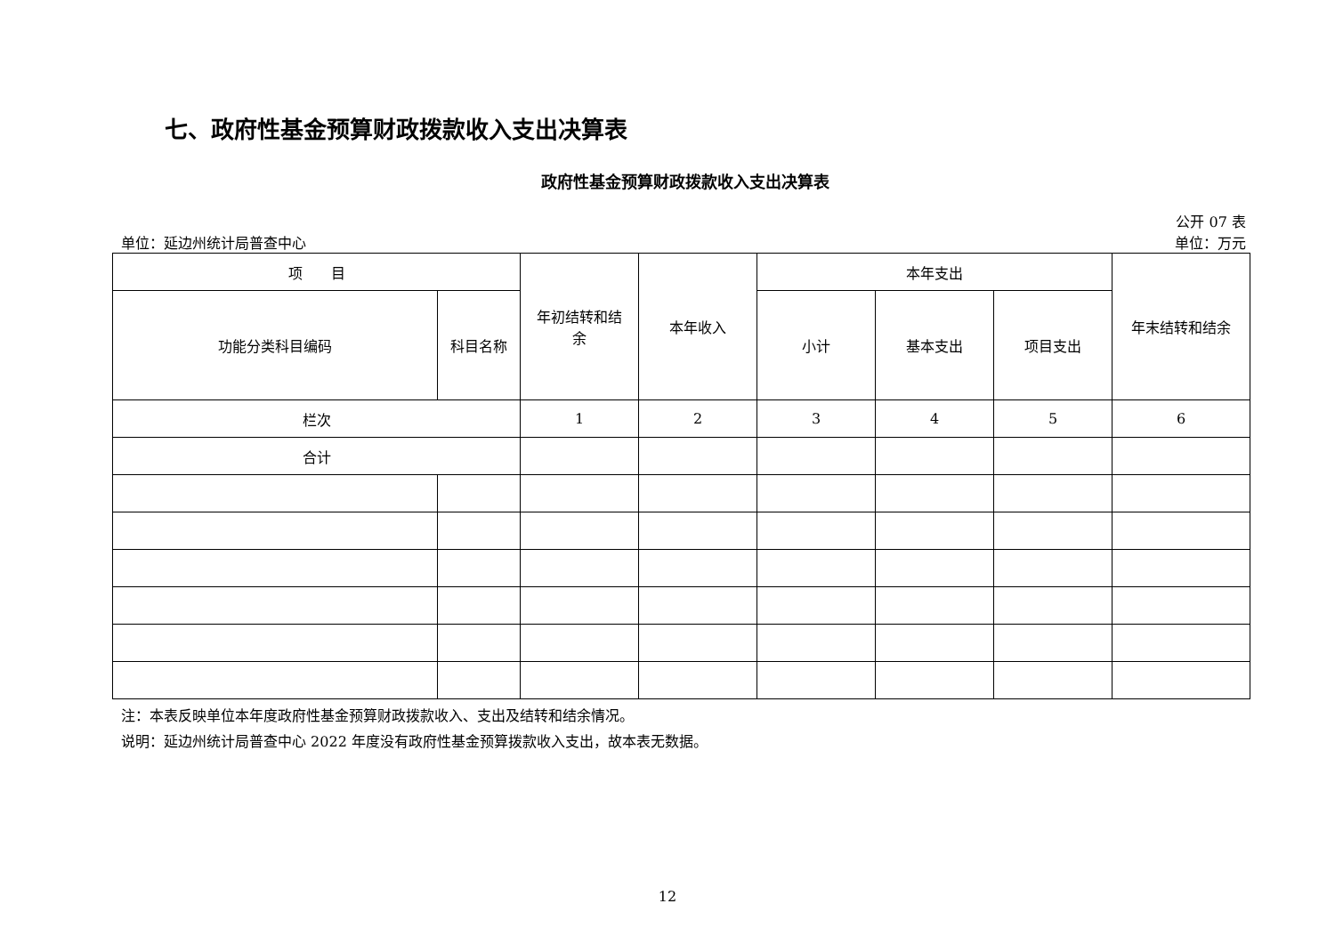七、政府性基金预算财政拨款收入支出决算表
政府性基金预算财政拨款收入支出决算表
公开 07 表
单位：延边州统计局普查中心 单位：万元
| 项 目 | | 年初结转和结 余 | 本年收入 | 本年支出 | | | 年末结转和结余 |
| --- | --- | --- | --- | --- | --- | --- | --- |
| 功能分类科目编码 | 科目名称 | | | 小计 | 基本支出 | 项目支出 | |
| 栏次 | | 1 | 2 | 3 | 4 | 5 | 6 |
| 合计 | | | | | | | |
注：本表反映单位本年度政府性基金预算财政拨款收入、支出及结转和结余情况。
说明：延边州统计局普查中心 2022 年度没有政府性基金预算拨款收入支出，故本表无数据。
12